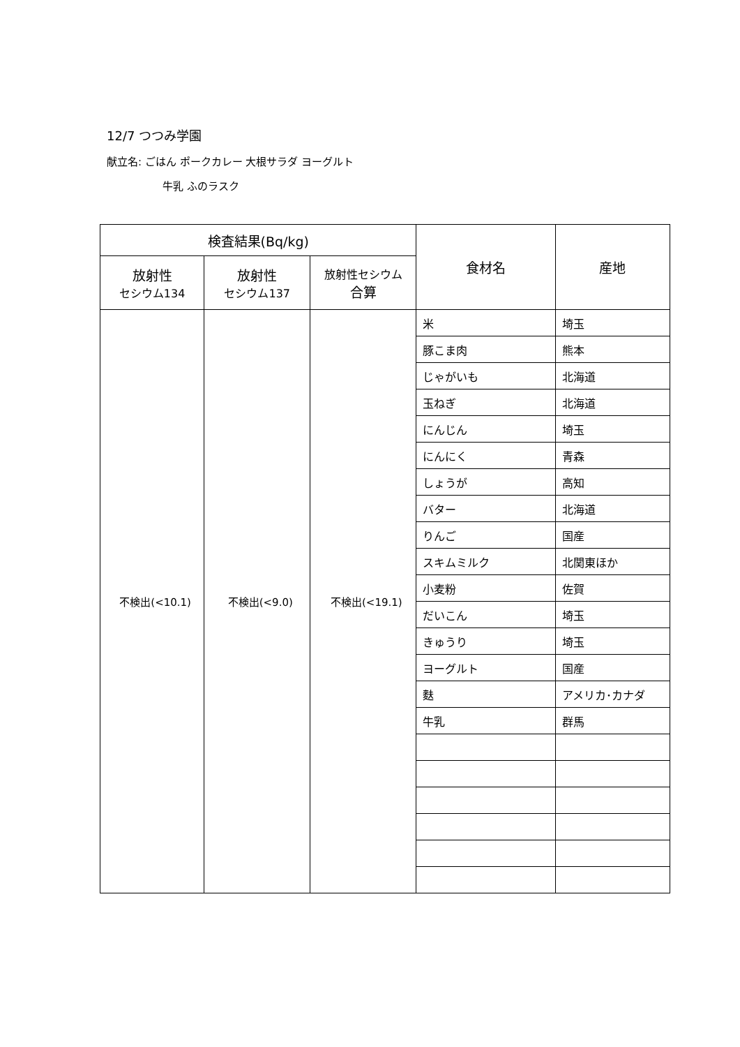12/7 つつみ学園
献立名: ごはん ポークカレー 大根サラダ ヨーグルト
牛乳 ふのラスク
| 検査結果(Bq/kg) | | | 食材名 | 産地 |
| --- | --- | --- | --- | --- |
| 放射性 セシウム134 | 放射性 セシウム137 | 放射性セシウム 合算 | | |
| 不検出(<10.1) | 不検出(<9.0) | 不検出(<19.1) | 米 | 埼玉 |
| | | | 豚こま肉 | 熊本 |
| | | | じゃがいも | 北海道 |
| | | | 玉ねぎ | 北海道 |
| | | | にんじん | 埼玉 |
| | | | にんにく | 青森 |
| | | | しょうが | 高知 |
| | | | バター | 北海道 |
| | | | りんご | 国産 |
| | | | スキムミルク | 北関東ほか |
| | | | 小麦粉 | 佐賀 |
| | | | だいこん | 埼玉 |
| | | | きゅうり | 埼玉 |
| | | | ヨーグルト | 国産 |
| | | | 麩 | アメリカ･カナダ |
| | | | 牛乳 | 群馬 |